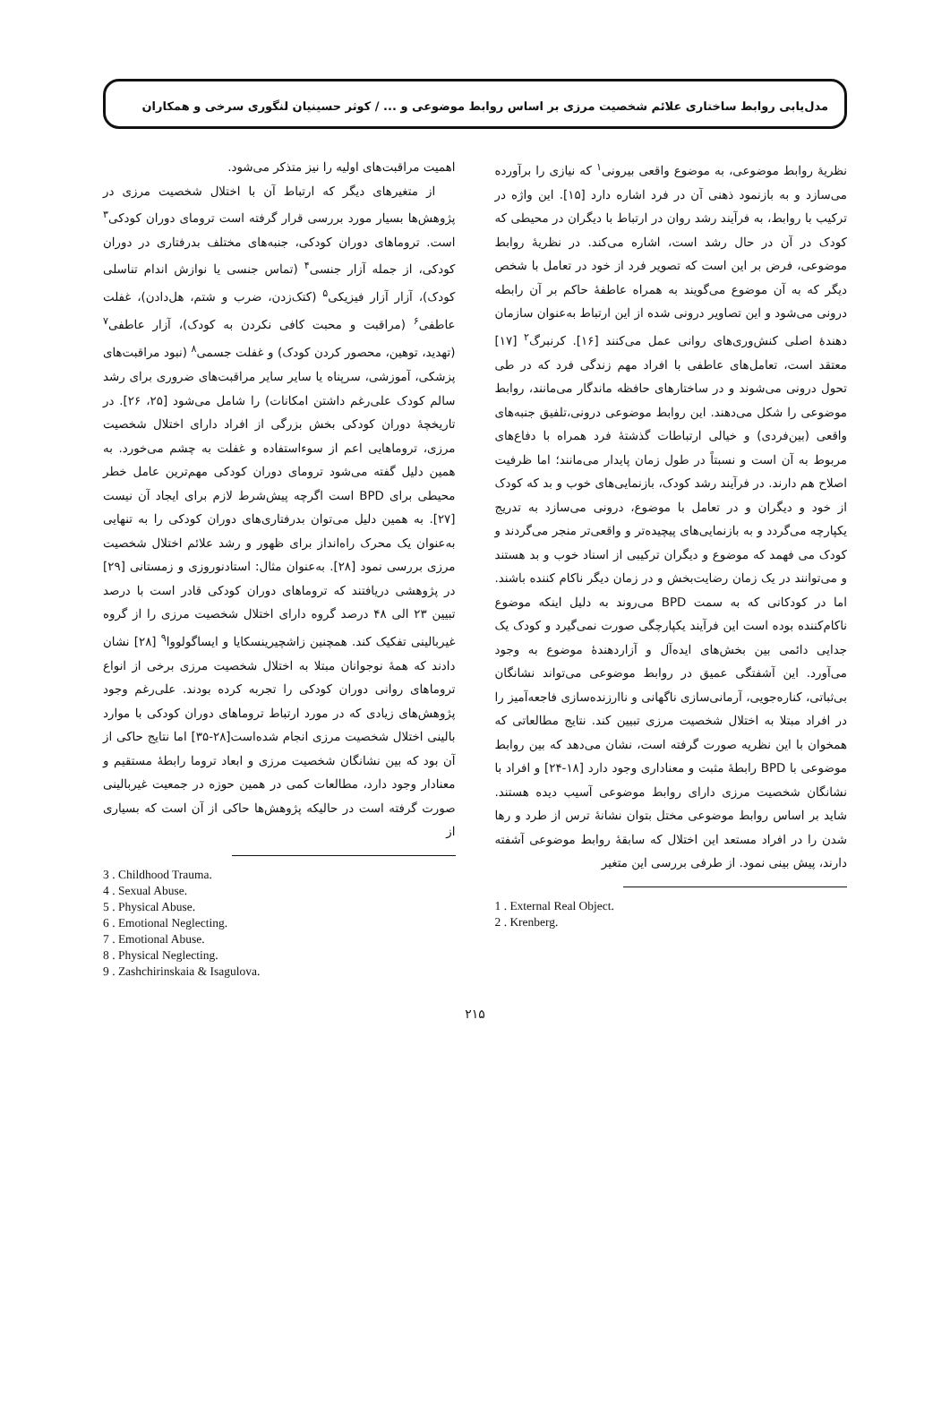مدل‌یابی روابط ساختاری علائم شخصیت مرزی بر اساس روابط موضوعی و ... / کوثر حسینیان لنگوری سرخی و همکاران
نظریهٔ روابط موضوعی، به موضوع واقعی بیرونی<sup>۱</sup> که نیازی را برآورده می‌سازد و به بازنمود ذهنی آن در فرد اشاره دارد [۱۵]. این واژه در ترکیب با روابط، به فرآیند رشد روان در ارتباط با دیگران در محیطی که کودک در آن در حال رشد است، اشاره می‌کند. در نظریهٔ روابط موضوعی، فرض بر این است که تصویر فرد از خود در تعامل با شخص دیگر که به آن موضوع می‌گویند به همراه عاطفهٔ حاکم بر آن رابطه درونی می‌شود و این تصاویر درونی شده از این ارتباط به‌عنوان سازمان دهندهٔ اصلی کنش‌وری‌های روانی عمل می‌کنند [۱۶]. کرنبرگ<sup>۲</sup> [۱۷] معتقد است، تعامل‌های عاطفی با افراد مهم زندگی فرد که در طی تحول درونی می‌شوند و در ساختارهای حافظه ماندگار می‌مانند، روابط موضوعی را شکل می‌دهند. این روابط موضوعی درونی،تلفیق جنبه‌های واقعی (بین‌فردی) و خیالی ارتباطات گذشتهٔ فرد همراه با دفاع‌های مربوط به آن است و نسبتاً در طول زمان پایدار می‌مانند؛ اما ظرفیت اصلاح هم دارند. در فرآیند رشد کودک، بازنمایی‌های خوب و بد که کودک از خود و دیگران و در تعامل با موضوع، درونی می‌سازد به تدریج یکپارچه می‌گردد و به بازنمایی‌های پیچیده‌تر و واقعی‌تر منجر می‌گردند و کودک می فهمد که موضوع و دیگران ترکیبی از اسناد خوب و بد هستند و می‌توانند در یک زمان رضایت‌بخش و در زمان دیگر ناکام کننده باشند. اما در کودکانی که به سمت BPD می‌روند به دلیل اینکه موضوع ناکام‌کننده بوده است این فرآیند یکپارچگی صورت نمی‌گیرد و کودک یک جدایی دائمی بین بخش‌های ایده‌آل و آزاردهندهٔ موضوع به وجود می‌آورد. این آشفتگی عمیق در روابط موضوعی می‌تواند نشانگان بی‌ثباتی، کناره‌جویی، آرمانی‌سازی ناگهانی و ناارزنده‌سازی فاجعه‌آمیز را در افراد مبتلا به اختلال شخصیت مرزی تبیین کند. نتایج مطالعاتی که همخوان با این نظریه صورت گرفته است، نشان می‌دهد که بین روابط موضوعی با BPD رابطهٔ مثبت و معناداری وجود دارد [۱۸-۲۴] و افراد با نشانگان شخصیت مرزی دارای روابط موضوعی آسیب دیده هستند. شاید بر اساس روابط موضوعی مختل بتوان نشانهٔ ترس از طرد و رها شدن را در افراد مستعد این اختلال که سابقهٔ روابط موضوعی آشفته دارند، پیش بینی نمود. از طرفی بررسی این متغیر
1 . External Real Object.
2 . Krenberg.
اهمیت مراقبت‌های اولیه را نیز متذکر می‌شود.
از متغیرهای دیگر که ارتباط آن با اختلال شخصیت مرزی در پژوهش‌ها بسیار مورد بررسی قرار گرفته است ترومای دوران کودکی<sup>۳</sup> است. تروماهای دوران کودکی، جنبه‌های مختلف بدرفتاری در دوران کودکی، از جمله آزار جنسی<sup>۴</sup> (تماس جنسی یا نوازش اندام تناسلی کودک)، آزار آزار فیزیکی<sup>۵</sup> (کتک‌زدن، ضرب و شتم، هل‌دادن)، غفلت عاطفی<sup>۶</sup> (مراقبت و محبت کافی نکردن به کودک)، آزار عاطفی<sup>۷</sup> (تهدید، توهین، محصور کردن کودک) و غفلت جسمی<sup>۸</sup> (نبود مراقبت‌های پزشکی، آموزشی، سرپناه یا سایر سایر مراقبت‌های ضروری برای رشد سالم کودک علی‌رغم داشتن امکانات) را شامل می‌شود [۲۵، ۲۶]. در تاریخچهٔ دوران کودکی بخش بزرگی از افراد دارای اختلال شخصیت مرزی، تروماهایی اعم از سوءاستفاده و غفلت به چشم می‌خورد. به همین دلیل گفته می‌شود ترومای دوران کودکی مهم‌ترین عامل خطر محیطی برای BPD است اگرچه پیش‌شرط لازم برای ایجاد آن نیست [۲۷]. به همین دلیل می‌توان بدرفتاری‌های دوران کودکی را به تنهایی به‌عنوان یک محرک راه‌انداز برای ظهور و رشد علائم اختلال شخصیت مرزی بررسی نمود [۲۸]. به‌عنوان مثال: استادنوروزی و زمستانی [۲۹] در پژوهشی دریافتند که تروماهای دوران کودکی قادر است با درصد تبیین ۲۳ الی ۴۸ درصد گروه دارای اختلال شخصیت مرزی را از گروه غیربالینی تفکیک کند. همچنین زاشچیرینسکایا و ایساگولووا<sup>۹</sup> [۲۸] نشان دادند که همهٔ نوجوانان مبتلا به اختلال شخصیت مرزی برخی از انواع تروماهای روانی دوران کودکی را تجربه کرده بودند. علی‌رغم وجود پژوهش‌های زیادی که در مورد ارتباط تروماهای دوران کودکی با موارد بالینی اختلال شخصیت مرزی انجام شده‌است[۲۸-۳۵] اما نتایج حاکی از آن بود که بین نشانگان شخصیت مرزی و ابعاد تروما رابطهٔ مستقیم و معنادار وجود دارد، مطالعات کمی در همین حوزه در جمعیت غیربالینی صورت گرفته است در حالیکه پژوهش‌ها حاکی از آن است که بسیاری از
3 . Childhood Trauma.
4 . Sexual Abuse.
5 . Physical Abuse.
6 . Emotional Neglecting.
7 . Emotional Abuse.
8 . Physical Neglecting.
9 . Zashchirinskaia & Isagulova.
۲۱۵